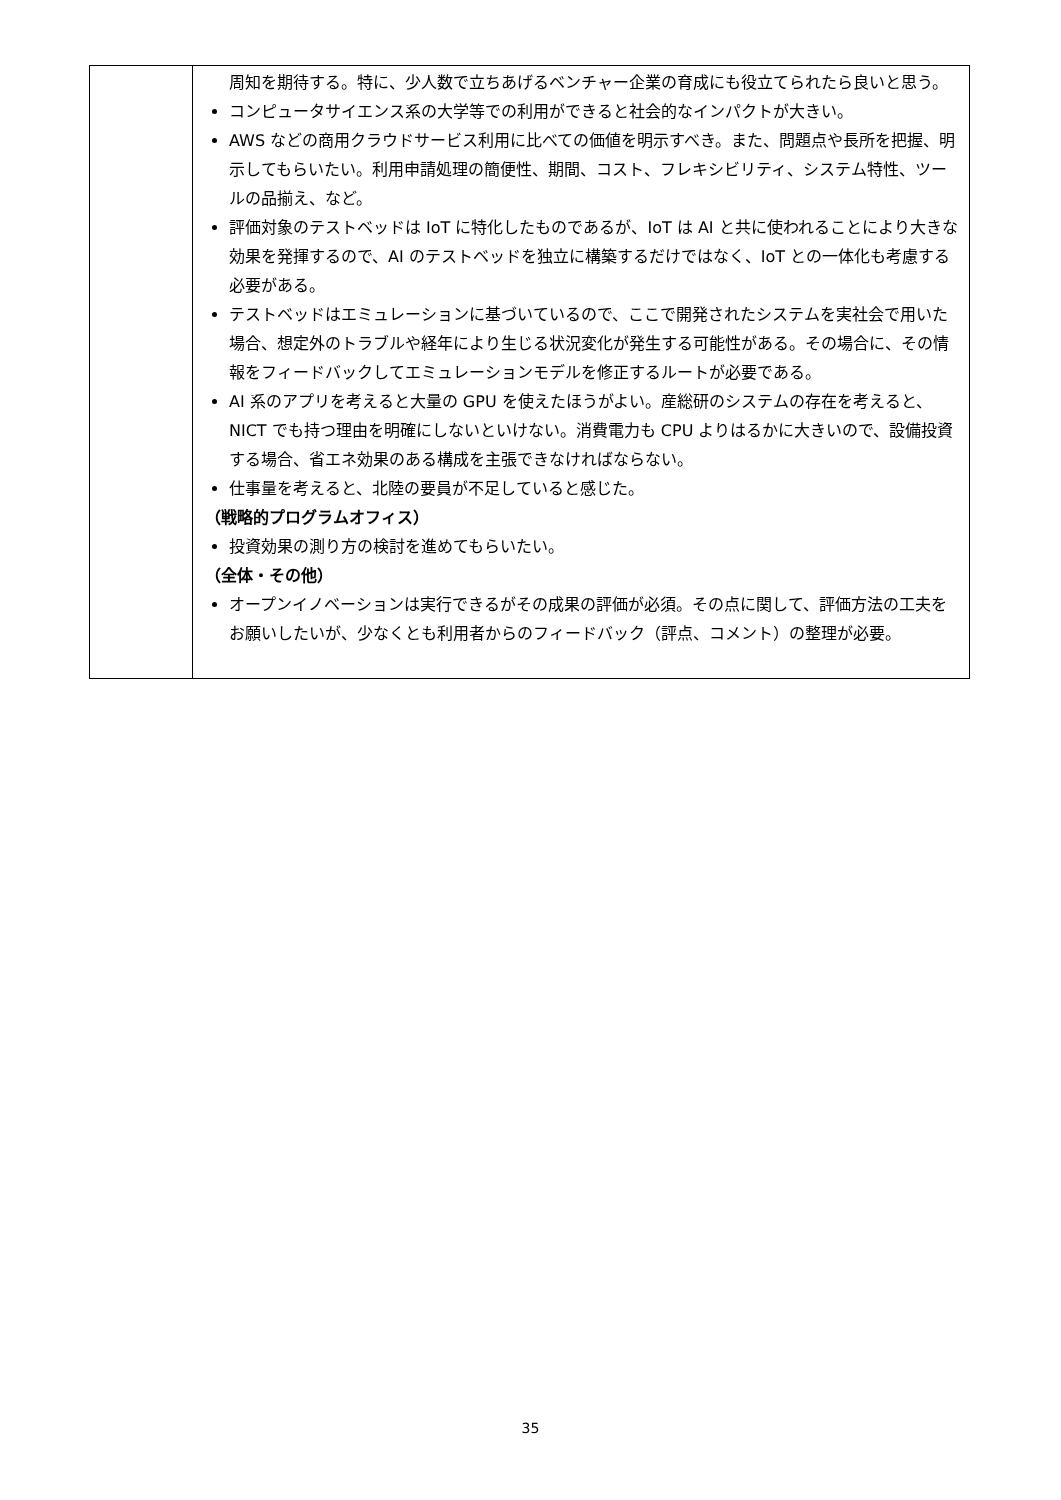| | 周知を期待する。特に、少人数で立ちあげるベンチャー企業の育成にも役立てられたら良いと思う。 コンピュータサイエンス系の大学等での利用ができると社会的なインパクトが大きい。 AWS などの商用クラウドサービス利用に比べての価値を明示すべき。また、問題点や長所を把握、明示してもらいたい。利用申請処理の簡便性、期間、コスト、フレキシビリティ、システム特性、ツールの品揃え、など。 評価対象のテストベッドは IoT に特化したものであるが、IoT は AI と共に使われることにより大きな効果を発揮するので、AI のテストベッドを独立に構築するだけではなく、IoT との一体化も考慮する必要がある。 テストベッドはエミュレーションに基づいているので、ここで開発されたシステムを実社会で用いた場合、想定外のトラブルや経年により生じる状況変化が発生する可能性がある。その場合に、その情報をフィードバックしてエミュレーションモデルを修正するルートが必要である。 AI 系のアプリを考えると大量の GPU を使えたほうがよい。産総研のシステムの存在を考えると、NICT でも持つ理由を明確にしないといけない。消費電力も CPU よりはるかに大きいので、設備投資する場合、省エネ効果のある構成を主張できなければならない。 仕事量を考えると、北陸の要員が不足していると感じた。 （戦略的プログラムオフィス） 投資効果の測り方の検討を進めてもらいたい。 （全体・その他） オープンイノベーションは実行できるがその成果の評価が必須。その点に関して、評価方法の工夫をお願いしたいが、少なくとも利用者からのフィードバック（評点、コメント）の整理が必要。 |
35